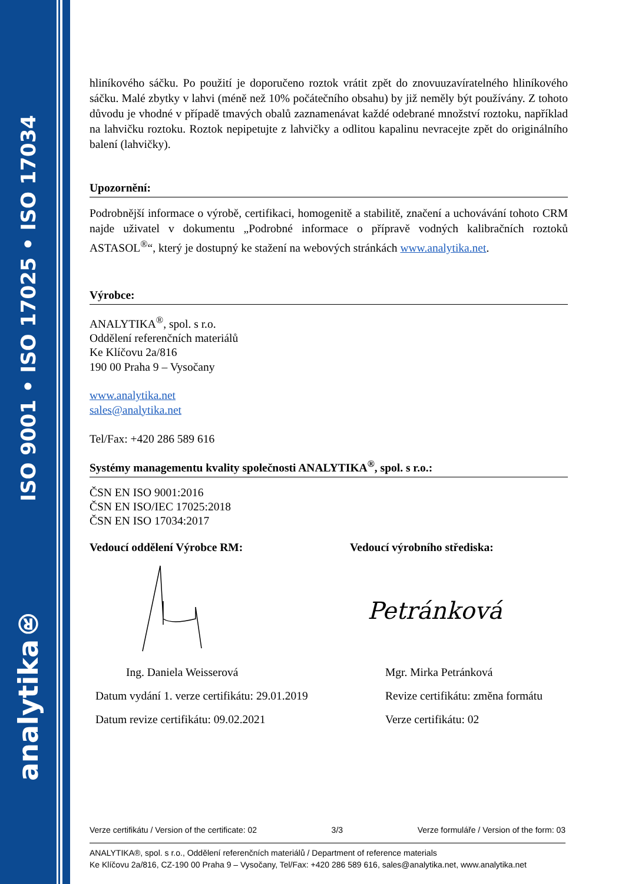ISO 9001 • ISO 17025 • ISO 17034
analytika®
hliníkového sáčku. Po použití je doporučeno roztok vrátit zpět do znovuuzavíratelného hliníkového sáčku. Malé zbytky v lahvi (méně než 10% počátečního obsahu) by již neměly být používány. Z tohoto důvodu je vhodné v případě tmavých obalů zaznamenávat každé odebrané množství roztoku, například na lahvičku roztoku. Roztok nepipetujte z lahvičky a odlitou kapalinu nevracejte zpět do originálního balení (lahvičky).
Upozornění:
Podrobnější informace o výrobě, certifikaci, homogenitě a stabilitě, značení a uchovávání tohoto CRM najde uživatel v dokumentu „Podrobné informace o přípravě vodných kalibračních roztoků ASTASOL<sup>®</sup>“, který je dostupný ke stažení na webových stránkách www.analytika.net.
Výrobce:
ANALYTIKA<sup>®</sup>, spol. s r.o.
Oddělení referenčních materiálů
Ke Klíčovu 2a/816
190 00 Praha 9 – Vysočany
www.analytika.net
sales@analytika.net
Tel/Fax: +420 286 589 616
Systémy managementu kvality společnosti ANALYTIKA<sup>®</sup>, spol. s r.o.:
ČSN EN ISO 9001:2016
ČSN EN ISO/IEC 17025:2018
ČSN EN ISO 17034:2017
Vedoucí oddělení Výrobce RM: Vedoucí výrobního střediska:
Petránková
Ing. Daniela Weisserová Mgr. Mirka Petránková
Datum vydání 1. verze certifikátu: 29.01.2019 Revize certifikátu: změna formátu
Datum revize certifikátu: 09.02.2021 Verze certifikátu: 02
Verze certifikátu / Version of the certificate: 02 3/3 Verze formuláře / Version of the form: 03
ANALYTIKA®, spol. s r.o., Oddělení referenčních materiálů / Department of reference materials
Ke Klíčovu 2a/816, CZ-190 00 Praha 9 – Vysočany, Tel/Fax: +420 286 589 616, sales@analytika.net, www.analytika.net